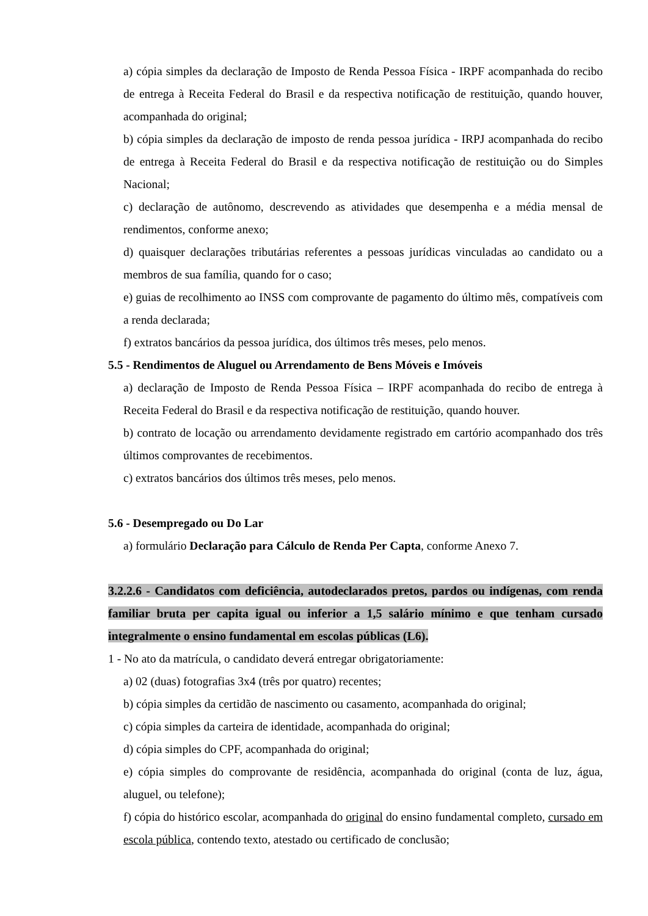a) cópia simples da declaração de Imposto de Renda Pessoa Física - IRPF acompanhada do recibo de entrega à Receita Federal do Brasil e da respectiva notificação de restituição, quando houver, acompanhada do original;
b) cópia simples da declaração de imposto de renda pessoa jurídica - IRPJ acompanhada do recibo de entrega à Receita Federal do Brasil e da respectiva notificação de restituição ou do Simples Nacional;
c) declaração de autônomo, descrevendo as atividades que desempenha e a média mensal de rendimentos, conforme anexo;
d) quaisquer declarações tributárias referentes a pessoas jurídicas vinculadas ao candidato ou a membros de sua família, quando for o caso;
e) guias de recolhimento ao INSS com comprovante de pagamento do último mês, compatíveis com a renda declarada;
f) extratos bancários da pessoa jurídica, dos últimos três meses, pelo menos.
5.5 - Rendimentos de Aluguel ou Arrendamento de Bens Móveis e Imóveis
a) declaração de Imposto de Renda Pessoa Física – IRPF acompanhada do recibo de entrega à Receita Federal do Brasil e da respectiva notificação de restituição, quando houver.
b) contrato de locação ou arrendamento devidamente registrado em cartório acompanhado dos três últimos comprovantes de recebimentos.
c) extratos bancários dos últimos três meses, pelo menos.
5.6 - Desempregado ou Do Lar
a) formulário Declaração para Cálculo de Renda Per Capta, conforme Anexo 7.
3.2.2.6 - Candidatos com deficiência, autodeclarados pretos, pardos ou indígenas, com renda familiar bruta per capita igual ou inferior a 1,5 salário mínimo e que tenham cursado integralmente o ensino fundamental em escolas públicas (L6).
1 - No ato da matrícula, o candidato deverá entregar obrigatoriamente:
a) 02 (duas) fotografias 3x4 (três por quatro) recentes;
b) cópia simples da certidão de nascimento ou casamento, acompanhada do original;
c) cópia simples da carteira de identidade, acompanhada do original;
d) cópia simples do CPF, acompanhada do original;
e) cópia simples do comprovante de residência, acompanhada do original (conta de luz, água, aluguel, ou telefone);
f) cópia do histórico escolar, acompanhada do original do ensino fundamental completo, cursado em escola pública, contendo texto, atestado ou certificado de conclusão;